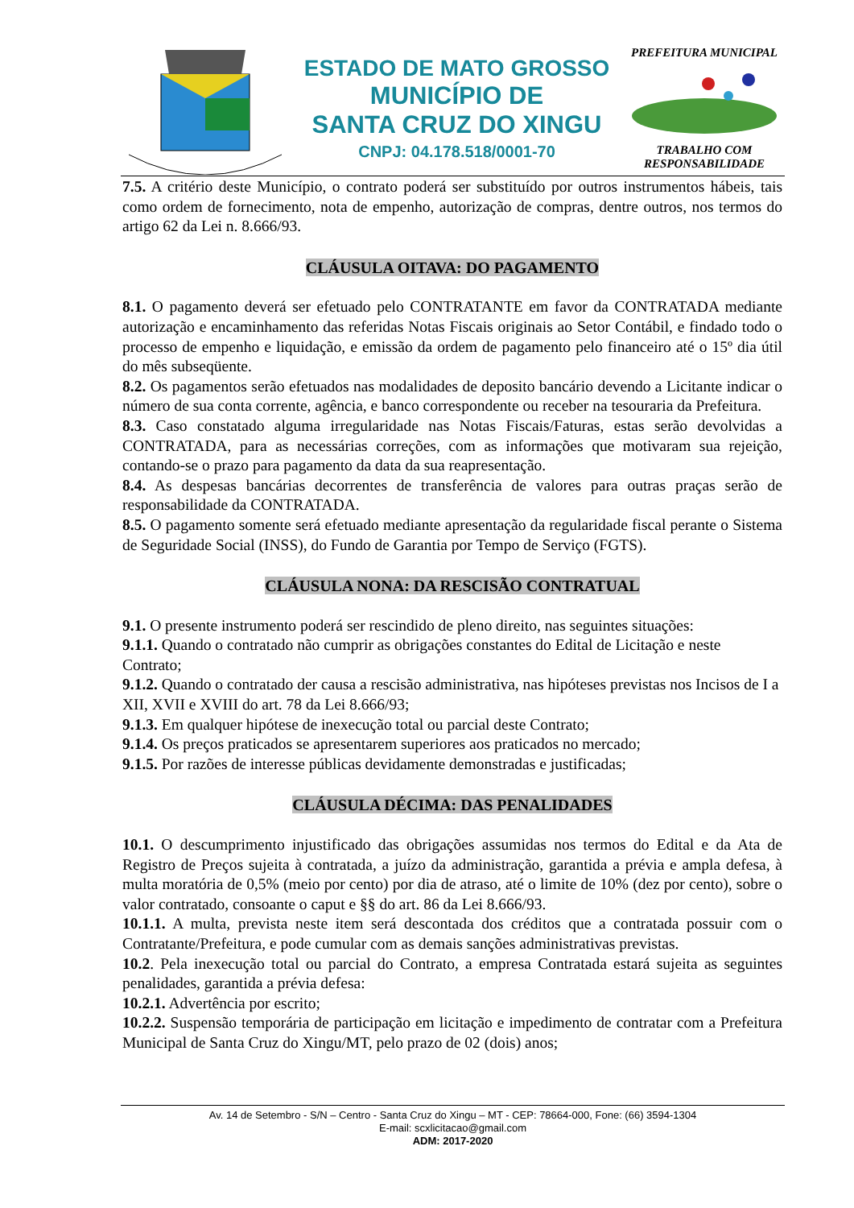ESTADO DE MATO GROSSO
MUNICÍPIO DE
SANTA CRUZ DO XINGU
CNPJ: 04.178.518/0001-70
PREFEITURA MUNICIPALTRABALHO COM RESPONSABILIDADE
7.5. A critério deste Município, o contrato poderá ser substituído por outros instrumentos hábeis, tais como ordem de fornecimento, nota de empenho, autorização de compras, dentre outros, nos termos do artigo 62 da Lei n. 8.666/93.
CLÁUSULA OITAVA: DO PAGAMENTO
8.1. O pagamento deverá ser efetuado pelo CONTRATANTE em favor da CONTRATADA mediante autorização e encaminhamento das referidas Notas Fiscais originais ao Setor Contábil, e findado todo o processo de empenho e liquidação, e emissão da ordem de pagamento pelo financeiro até o 15º dia útil do mês subseqüente.
8.2. Os pagamentos serão efetuados nas modalidades de deposito bancário devendo a Licitante indicar o número de sua conta corrente, agência, e banco correspondente ou receber na tesouraria da Prefeitura.
8.3. Caso constatado alguma irregularidade nas Notas Fiscais/Faturas, estas serão devolvidas a CONTRATADA, para as necessárias correções, com as informações que motivaram sua rejeição, contando-se o prazo para pagamento da data da sua reapresentação.
8.4. As despesas bancárias decorrentes de transferência de valores para outras praças serão de responsabilidade da CONTRATADA.
8.5. O pagamento somente será efetuado mediante apresentação da regularidade fiscal perante o Sistema de Seguridade Social (INSS), do Fundo de Garantia por Tempo de Serviço (FGTS).
CLÁUSULA NONA: DA RESCISÃO CONTRATUAL
9.1. O presente instrumento poderá ser rescindido de pleno direito, nas seguintes situações:
9.1.1. Quando o contratado não cumprir as obrigações constantes do Edital de Licitação e neste Contrato;
9.1.2. Quando o contratado der causa a rescisão administrativa, nas hipóteses previstas nos Incisos de I a XII, XVII e XVIII do art. 78 da Lei 8.666/93;
9.1.3. Em qualquer hipótese de inexecução total ou parcial deste Contrato;
9.1.4. Os preços praticados se apresentarem superiores aos praticados no mercado;
9.1.5. Por razões de interesse públicas devidamente demonstradas e justificadas;
CLÁUSULA DÉCIMA: DAS PENALIDADES
10.1. O descumprimento injustificado das obrigações assumidas nos termos do Edital e da Ata de Registro de Preços sujeita à contratada, a juízo da administração, garantida a prévia e ampla defesa, à multa moratória de 0,5% (meio por cento) por dia de atraso, até o limite de 10% (dez por cento), sobre o valor contratado, consoante o caput e §§ do art. 86 da Lei 8.666/93.
10.1.1. A multa, prevista neste item será descontada dos créditos que a contratada possuir com o Contratante/Prefeitura, e pode cumular com as demais sanções administrativas previstas.
10.2. Pela inexecução total ou parcial do Contrato, a empresa Contratada estará sujeita as seguintes penalidades, garantida a prévia defesa:
10.2.1. Advertência por escrito;
10.2.2. Suspensão temporária de participação em licitação e impedimento de contratar com a Prefeitura Municipal de Santa Cruz do Xingu/MT, pelo prazo de 02 (dois) anos;
Av. 14 de Setembro - S/N – Centro - Santa Cruz do Xingu – MT - CEP: 78664-000, Fone: (66) 3594-1304
E-mail: scxlicitacao@gmail.com
ADM: 2017-2020